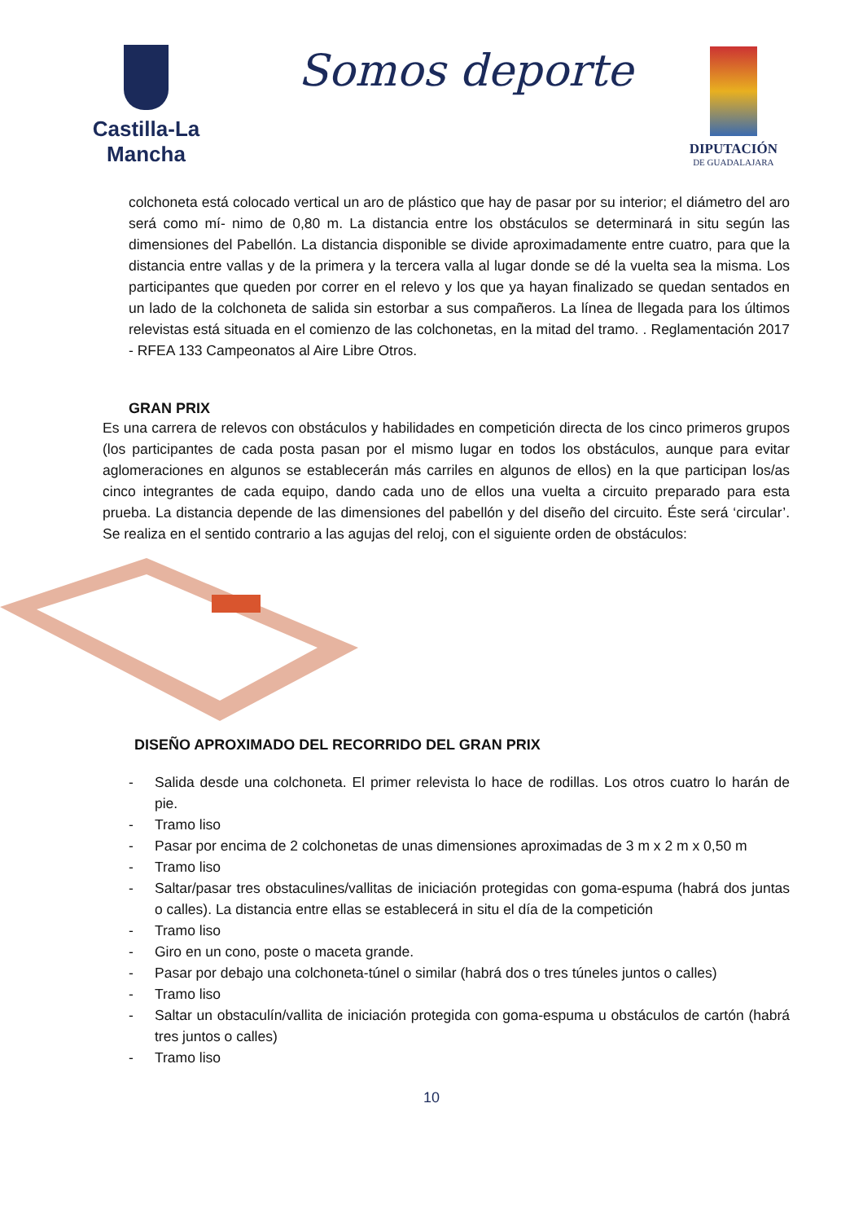Castilla-La Mancha
Somos deporte
DIPUTACIÓN
DE GUADALAJARA
colchoneta está colocado vertical un aro de plástico que hay de pasar por su interior; el diámetro del aro será como mí- nimo de 0,80 m. La distancia entre los obstáculos se determinará in situ según las dimensiones del Pabellón. La distancia disponible se divide aproximadamente entre cuatro, para que la distancia entre vallas y de la primera y la tercera valla al lugar donde se dé la vuelta sea la misma. Los participantes que queden por correr en el relevo y los que ya hayan finalizado se quedan sentados en un lado de la colchoneta de salida sin estorbar a sus compañeros. La línea de llegada para los últimos relevistas está situada en el comienzo de las colchonetas, en la mitad del tramo. . Reglamentación 2017 - RFEA 133 Campeonatos al Aire Libre Otros.
GRAN PRIX
Es una carrera de relevos con obstáculos y habilidades en competición directa de los cinco primeros grupos (los participantes de cada posta pasan por el mismo lugar en todos los obstáculos, aunque para evitar aglomeraciones en algunos se establecerán más carriles en algunos de ellos) en la que participan los/as cinco integrantes de cada equipo, dando cada uno de ellos una vuelta a circuito preparado para esta prueba. La distancia depende de las dimensiones del pabellón y del diseño del circuito. Éste será ‘circular’. Se realiza en el sentido contrario a las agujas del reloj, con el siguiente orden de obstáculos:
DISEÑO APROXIMADO DEL RECORRIDO DEL GRAN PRIX
- Salida desde una colchoneta. El primer relevista lo hace de rodillas. Los otros cuatro lo harán de pie.
- Tramo liso
- Pasar por encima de 2 colchonetas de unas dimensiones aproximadas de 3 m x 2 m x 0,50 m
- Tramo liso
- Saltar/pasar tres obstaculines/vallitas de iniciación protegidas con goma-espuma (habrá dos juntas o calles). La distancia entre ellas se establecerá in situ el día de la competición
- Tramo liso
- Giro en un cono, poste o maceta grande.
- Pasar por debajo una colchoneta-túnel o similar (habrá dos o tres túneles juntos o calles)
- Tramo liso
- Saltar un obstaculín/vallita de iniciación protegida con goma-espuma u obstáculos de cartón (habrá tres juntos o calles)
- Tramo liso
10